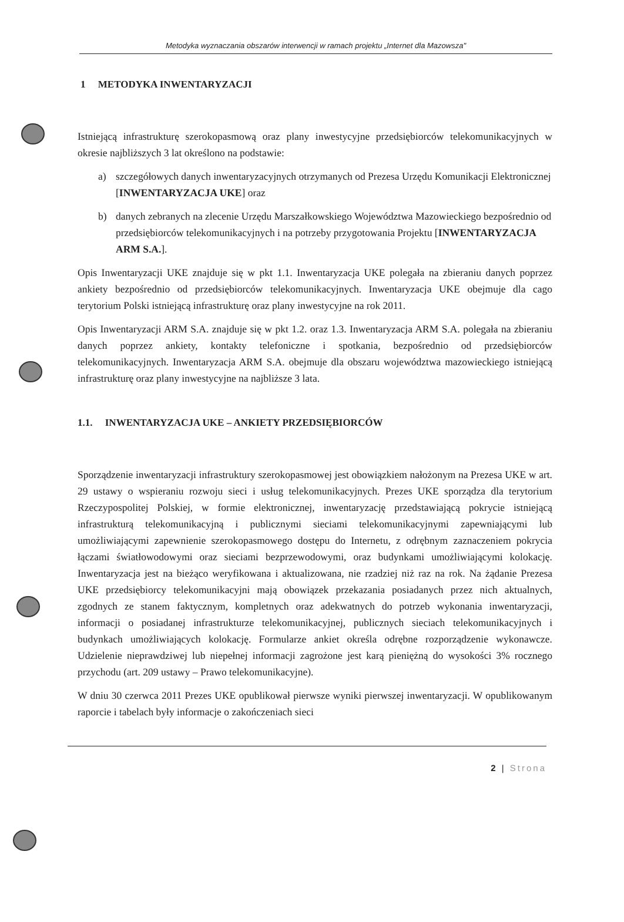Metodyka wyznaczania obszarów interwencji w ramach projektu „Internet dla Mazowsza"
1 METODYKA INWENTARYZACJI
Istniejącą infrastrukturę szerokopasmową oraz plany inwestycyjne przedsiębiorców telekomunikacyjnych w okresie najbliższych 3 lat określono na podstawie:
a) szczegółowych danych inwentaryzacyjnych otrzymanych od Prezesa Urzędu Komunikacji Elektronicznej [INWENTARYZACJA UKE] oraz
b) danych zebranych na zlecenie Urzędu Marszałkowskiego Województwa Mazowieckiego bezpośrednio od przedsiębiorców telekomunikacyjnych i na potrzeby przygotowania Projektu [INWENTARYZACJA ARM S.A.].
Opis Inwentaryzacji UKE znajduje się w pkt 1.1. Inwentaryzacja UKE polegała na zbieraniu danych poprzez ankiety bezpośrednio od przedsiębiorców telekomunikacyjnych. Inwentaryzacja UKE obejmuje dla cago terytorium Polski istniejącą infrastrukturę oraz plany inwestycyjne na rok 2011.
Opis Inwentaryzacji ARM S.A. znajduje się w pkt 1.2. oraz 1.3. Inwentaryzacja ARM S.A. polegała na zbieraniu danych poprzez ankiety, kontakty telefoniczne i spotkania, bezpośrednio od przedsiębiorców telekomunikacyjnych. Inwentaryzacja ARM S.A. obejmuje dla obszaru województwa mazowieckiego istniejącą infrastrukturę oraz plany inwestycyjne na najbliższe 3 lata.
1.1. INWENTARYZACJA UKE – ANKIETY PRZEDSIĘBIORCÓW
Sporządzenie inwentaryzacji infrastruktury szerokopasmowej jest obowiązkiem nałożonym na Prezesa UKE w art. 29 ustawy o wspieraniu rozwoju sieci i usług telekomunikacyjnych. Prezes UKE sporządza dla terytorium Rzeczypospolitej Polskiej, w formie elektronicznej, inwentaryzację przedstawiającą pokrycie istniejącą infrastrukturą telekomunikacyjną i publicznymi sieciami telekomunikacyjnymi zapewniającymi lub umożliwiającymi zapewnienie szerokopasmowego dostępu do Internetu, z odrębnym zaznaczeniem pokrycia łączami światłowodowymi oraz sieciami bezprzewodowymi, oraz budynkami umożliwiającymi kolokację. Inwentaryzacja jest na bieżąco weryfikowana i aktualizowana, nie rzadziej niż raz na rok. Na żądanie Prezesa UKE przedsiębiorcy telekomunikacyjni mają obowiązek przekazania posiadanych przez nich aktualnych, zgodnych ze stanem faktycznym, kompletnych oraz adekwatnych do potrzeb wykonania inwentaryzacji, informacji o posiadanej infrastrukturze telekomunikacyjnej, publicznych sieciach telekomunikacyjnych i budynkach umożliwiających kolokację. Formularze ankiet określa odrębne rozporządzenie wykonawcze. Udzielenie nieprawdziwej lub niepełnej informacji zagrożone jest karą pieniężną do wysokości 3% rocznego przychodu (art. 209 ustawy – Prawo telekomunikacyjne).
W dniu 30 czerwca 2011 Prezes UKE opublikował pierwsze wyniki pierwszej inwentaryzacji. W opublikowanym raporcie i tabelach były informacje o zakończeniach sieci
2 | Strona